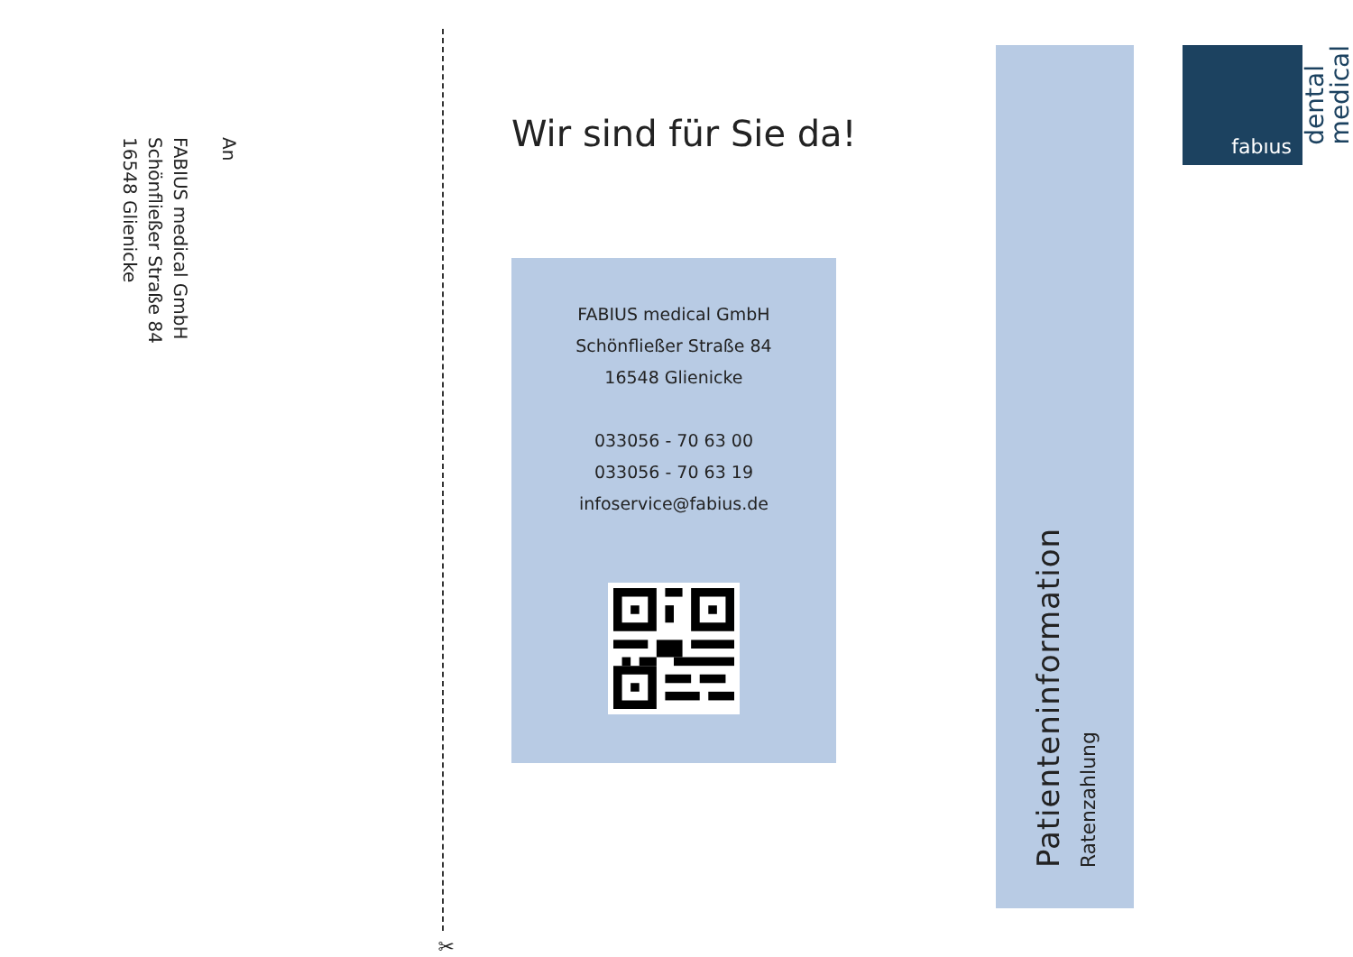An
FABIUS medical GmbH
Schönfließer Straße 84
16548 Glienicke
✂
Wir sind für Sie da!
FABIUS medical GmbH
Schönfließer Straße 84
16548 Glienicke
033056 - 70 63 00
033056 - 70 63 19
infoservice@fabius.de
Patienteninformation
Ratenzahlung
fabıus
medical
dental